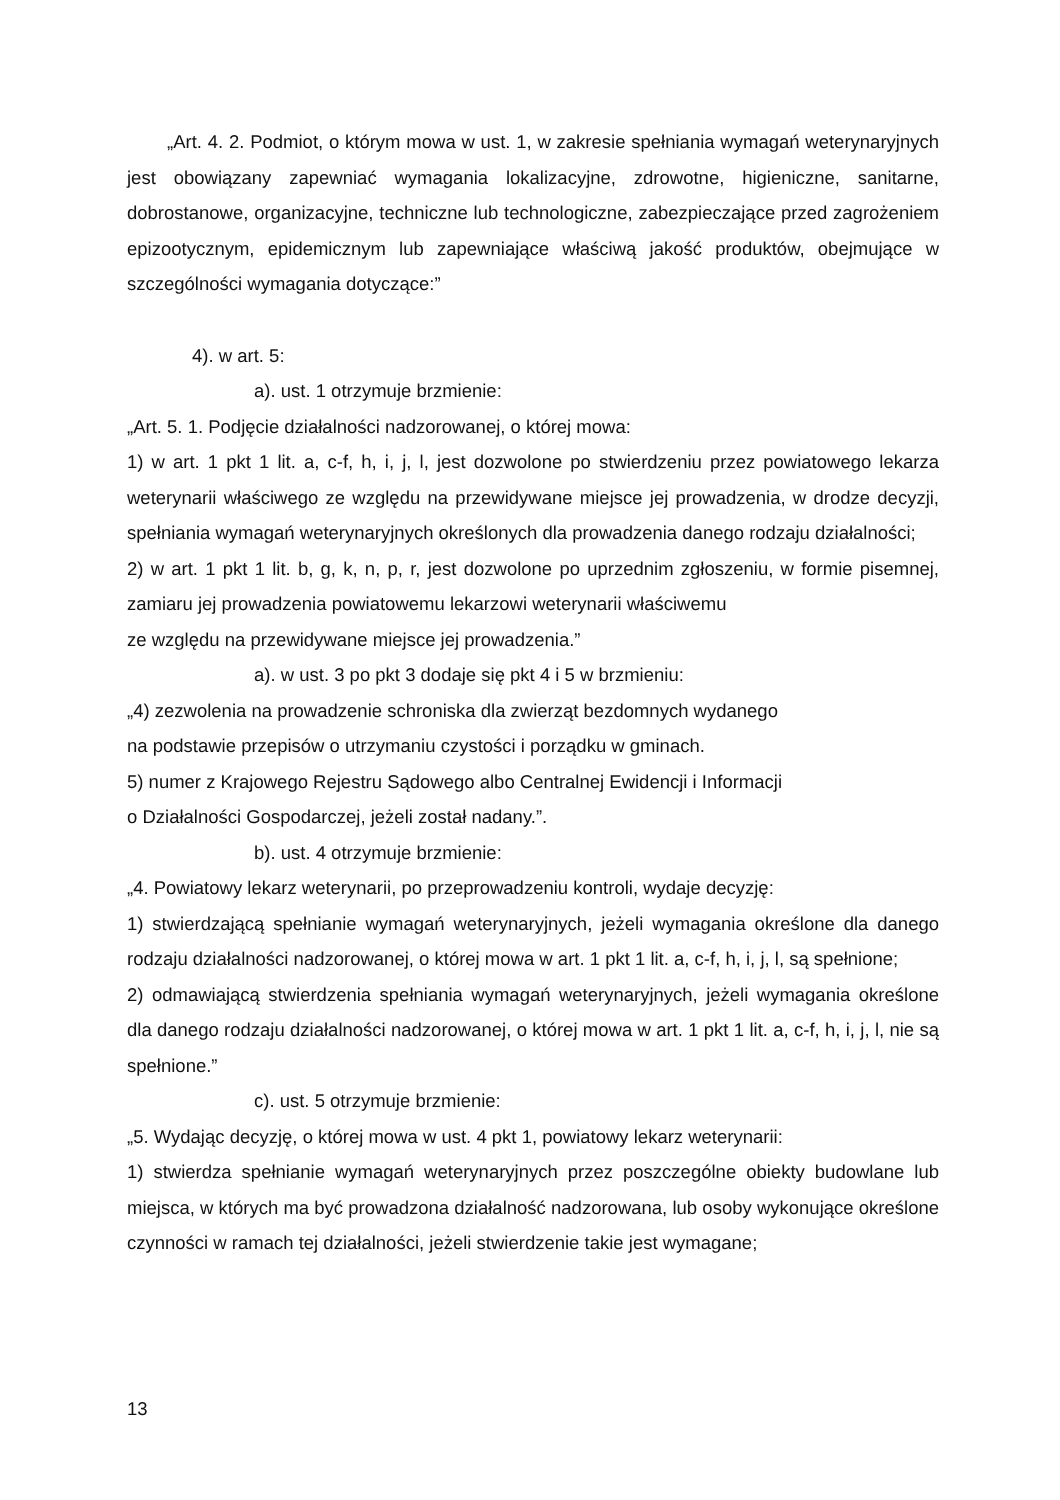„Art. 4. 2. Podmiot, o którym mowa w ust. 1, w zakresie spełniania wymagań weterynaryjnych jest obowiązany zapewniać wymagania lokalizacyjne, zdrowotne, higieniczne, sanitarne, dobrostanowe, organizacyjne, techniczne lub technologiczne, zabezpieczające przed zagrożeniem epizootycznym, epidemicznym lub zapewniające właściwą jakość produktów, obejmujące w szczególności wymagania dotyczące:”
4). w art. 5:
a). ust. 1 otrzymuje brzmienie:
„Art. 5. 1. Podjęcie działalności nadzorowanej, o której mowa:
1) w art. 1 pkt 1 lit. a, c-f, h, i, j, l, jest dozwolone po stwierdzeniu przez powiatowego lekarza weterynarii właściwego ze względu na przewidywane miejsce jej prowadzenia, w drodze decyzji, spełniania wymagań weterynaryjnych określonych dla prowadzenia danego rodzaju działalności;
2) w art. 1 pkt 1 lit. b, g, k, n, p, r, jest dozwolone po uprzednim zgłoszeniu, w formie pisemnej, zamiaru jej prowadzenia powiatowemu lekarzowi weterynarii właściwemu
ze względu na przewidywane miejsce jej prowadzenia.”
a). w ust. 3 po pkt 3 dodaje się pkt 4 i 5 w brzmieniu:
„4) zezwolenia na prowadzenie schroniska dla zwierząt bezdomnych wydanego
na podstawie przepisów o utrzymaniu czystości i porządku w gminach.
5) numer z Krajowego Rejestru Sądowego albo Centralnej Ewidencji i Informacji
o Działalności Gospodarczej, jeżeli został nadany.”.
b). ust. 4 otrzymuje brzmienie:
„4. Powiatowy lekarz weterynarii, po przeprowadzeniu kontroli, wydaje decyzję:
1) stwierdzającą spełnianie wymagań weterynaryjnych, jeżeli wymagania określone dla danego rodzaju działalności nadzorowanej, o której mowa w art. 1 pkt 1 lit. a, c-f, h, i, j, l, są spełnione;
2) odmawiającą stwierdzenia spełniania wymagań weterynaryjnych, jeżeli wymagania określone dla danego rodzaju działalności nadzorowanej, o której mowa w art. 1 pkt 1 lit. a, c-f, h, i, j, l, nie są spełnione.”
c). ust. 5 otrzymuje brzmienie:
„5. Wydając decyzję, o której mowa w ust. 4 pkt 1, powiatowy lekarz weterynarii:
1) stwierdza spełnianie wymagań weterynaryjnych przez poszczególne obiekty budowlane lub miejsca, w których ma być prowadzona działalność nadzorowana, lub osoby wykonujące określone czynności w ramach tej działalności, jeżeli stwierdzenie takie jest wymagane;
13